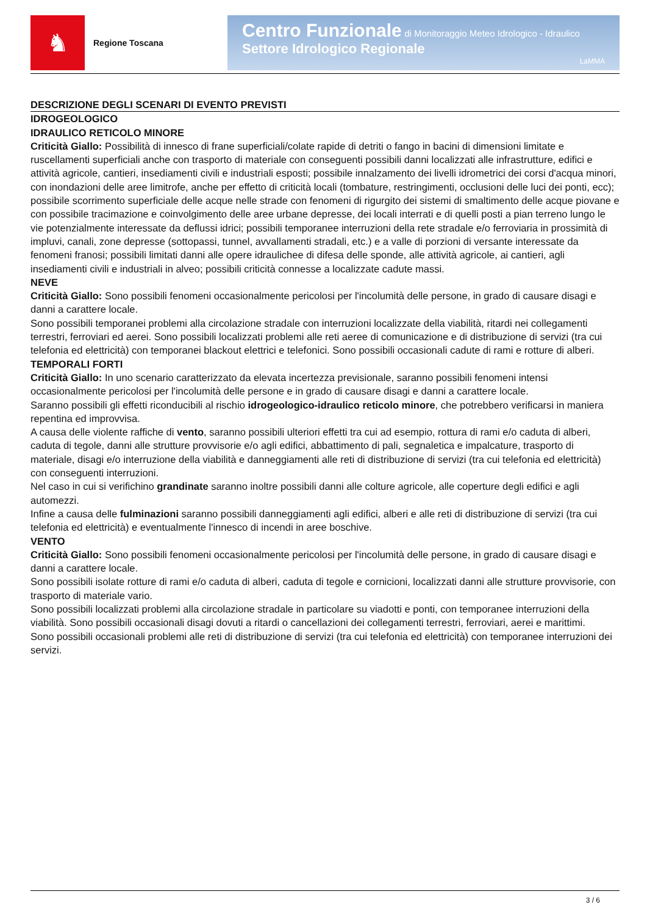♞
Regione Toscana
Centro Funzionale di Monitoraggio Meteo Idrologico - Idraulico
Settore Idrologico Regionale
LaMMA
DESCRIZIONE DEGLI SCENARI DI EVENTO PREVISTI
IDROGEOLOGICO
IDRAULICO RETICOLO MINORE
Criticità Giallo: Possibilità di innesco di frane superficiali/colate rapide di detriti o fango in bacini di dimensioni limitate e ruscellamenti superficiali anche con trasporto di materiale con conseguenti possibili danni localizzati alle infrastrutture, edifici e attività agricole, cantieri, insediamenti civili e industriali esposti; possibile innalzamento dei livelli idrometrici dei corsi d'acqua minori, con inondazioni delle aree limitrofe, anche per effetto di criticità locali (tombature, restringimenti, occlusioni delle luci dei ponti, ecc); possibile scorrimento superficiale delle acque nelle strade con fenomeni di rigurgito dei sistemi di smaltimento delle acque piovane e con possibile tracimazione e coinvolgimento delle aree urbane depresse, dei locali interrati e di quelli posti a pian terreno lungo le vie potenzialmente interessate da deflussi idrici; possibili temporanee interruzioni della rete stradale e/o ferroviaria in prossimità di impluvi, canali, zone depresse (sottopassi, tunnel, avvallamenti stradali, etc.) e a valle di porzioni di versante interessate da fenomeni franosi; possibili limitati danni alle opere idraulichee di difesa delle sponde, alle attività agricole, ai cantieri, agli insediamenti civili e industriali in alveo; possibili criticità connesse a localizzate cadute massi.
NEVE
Criticità Giallo: Sono possibili fenomeni occasionalmente pericolosi per l'incolumità delle persone, in grado di causare disagi e danni a carattere locale.
Sono possibili temporanei problemi alla circolazione stradale con interruzioni localizzate della viabilità, ritardi nei collegamenti terrestri, ferroviari ed aerei. Sono possibili localizzati problemi alle reti aeree di comunicazione e di distribuzione di servizi (tra cui telefonia ed elettricità) con temporanei blackout elettrici e telefonici. Sono possibili occasionali cadute di rami e rotture di alberi.
TEMPORALI FORTI
Criticità Giallo: In uno scenario caratterizzato da elevata incertezza previsionale, saranno possibili fenomeni intensi occasionalmente pericolosi per l'incolumità delle persone e in grado di causare disagi e danni a carattere locale.
Saranno possibili gli effetti riconducibili al rischio idrogeologico-idraulico reticolo minore, che potrebbero verificarsi in maniera repentina ed improvvisa.
A causa delle violente raffiche di vento, saranno possibili ulteriori effetti tra cui ad esempio, rottura di rami e/o caduta di alberi, caduta di tegole, danni alle strutture provvisorie e/o agli edifici, abbattimento di pali, segnaletica e impalcature, trasporto di materiale, disagi e/o interruzione della viabilità e danneggiamenti alle reti di distribuzione di servizi (tra cui telefonia ed elettricità) con conseguenti interruzioni.
Nel caso in cui si verifichino grandinate saranno inoltre possibili danni alle colture agricole, alle coperture degli edifici e agli automezzi.
Infine a causa delle fulminazioni saranno possibili danneggiamenti agli edifici, alberi e alle reti di distribuzione di servizi (tra cui telefonia ed elettricità) e eventualmente l'innesco di incendi in aree boschive.
VENTO
Criticità Giallo: Sono possibili fenomeni occasionalmente pericolosi per l'incolumità delle persone, in grado di causare disagi e danni a carattere locale.
Sono possibili isolate rotture di rami e/o caduta di alberi, caduta di tegole e cornicioni, localizzati danni alle strutture provvisorie, con trasporto di materiale vario.
Sono possibili localizzati problemi alla circolazione stradale in particolare su viadotti e ponti, con temporanee interruzioni della viabilità. Sono possibili occasionali disagi dovuti a ritardi o cancellazioni dei collegamenti terrestri, ferroviari, aerei e marittimi.
Sono possibili occasionali problemi alle reti di distribuzione di servizi (tra cui telefonia ed elettricità) con temporanee interruzioni dei servizi.
3 / 6